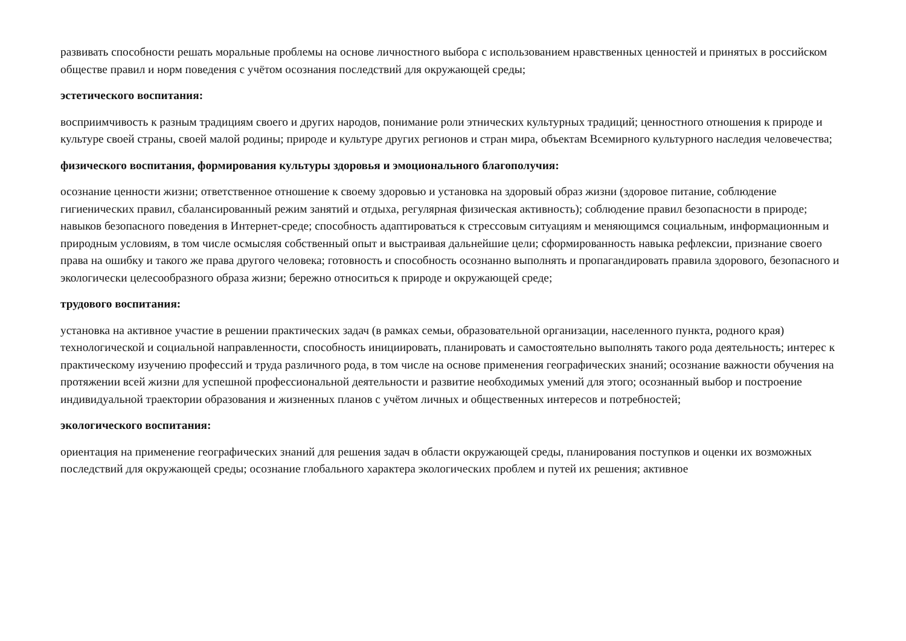развивать способности решать моральные проблемы на основе личностного выбора с использованием нравственных ценностей и принятых в российском обществе правил и норм поведения с учётом осознания последствий для окружающей среды;
эстетического воспитания:
восприимчивость к разным традициям своего и других народов, понимание роли этнических культурных традиций; ценностного отношения к природе и культуре своей страны, своей малой родины; природе и культуре других регионов и стран мира, объектам Всемирного культурного наследия человечества;
физического воспитания, формирования культуры здоровья и эмоционального благополучия:
осознание ценности жизни; ответственное отношение к своему здоровью и установка на здоровый образ жизни (здоровое питание, соблюдение гигиенических правил, сбалансированный режим занятий и отдыха, регулярная физическая активность); соблюдение правил безопасности в природе; навыков безопасного поведения в Интернет-среде; способность адаптироваться к стрессовым ситуациям и меняющимся социальным, информационным и природным условиям, в том числе осмысляя собственный опыт и выстраивая дальнейшие цели; сформированность навыка рефлексии, признание своего права на ошибку и такого же права другого человека; готовность и способность осознанно выполнять и пропагандировать правила здорового, безопасного и экологически целесообразного образа жизни; бережно относиться к природе и окружающей среде;
трудового воспитания:
установка на активное участие в решении практических задач (в рамках семьи, образовательной организации, населенного пункта, родного края) технологической и социальной направленности, способность инициировать, планировать и самостоятельно выполнять такого рода деятельность; интерес к практическому изучению профессий и труда различного рода, в том числе на основе применения географических знаний; осознание важности обучения на протяжении всей жизни для успешной профессиональной деятельности и развитие необходимых умений для этого; осознанный выбор и построение индивидуальной траектории образования и жизненных планов с учётом личных и общественных интересов и потребностей;
экологического воспитания:
ориентация на применение географических знаний для решения задач в области окружающей среды, планирования поступков и оценки их возможных последствий для окружающей среды; осознание глобального характера экологических проблем и путей их решения; активное